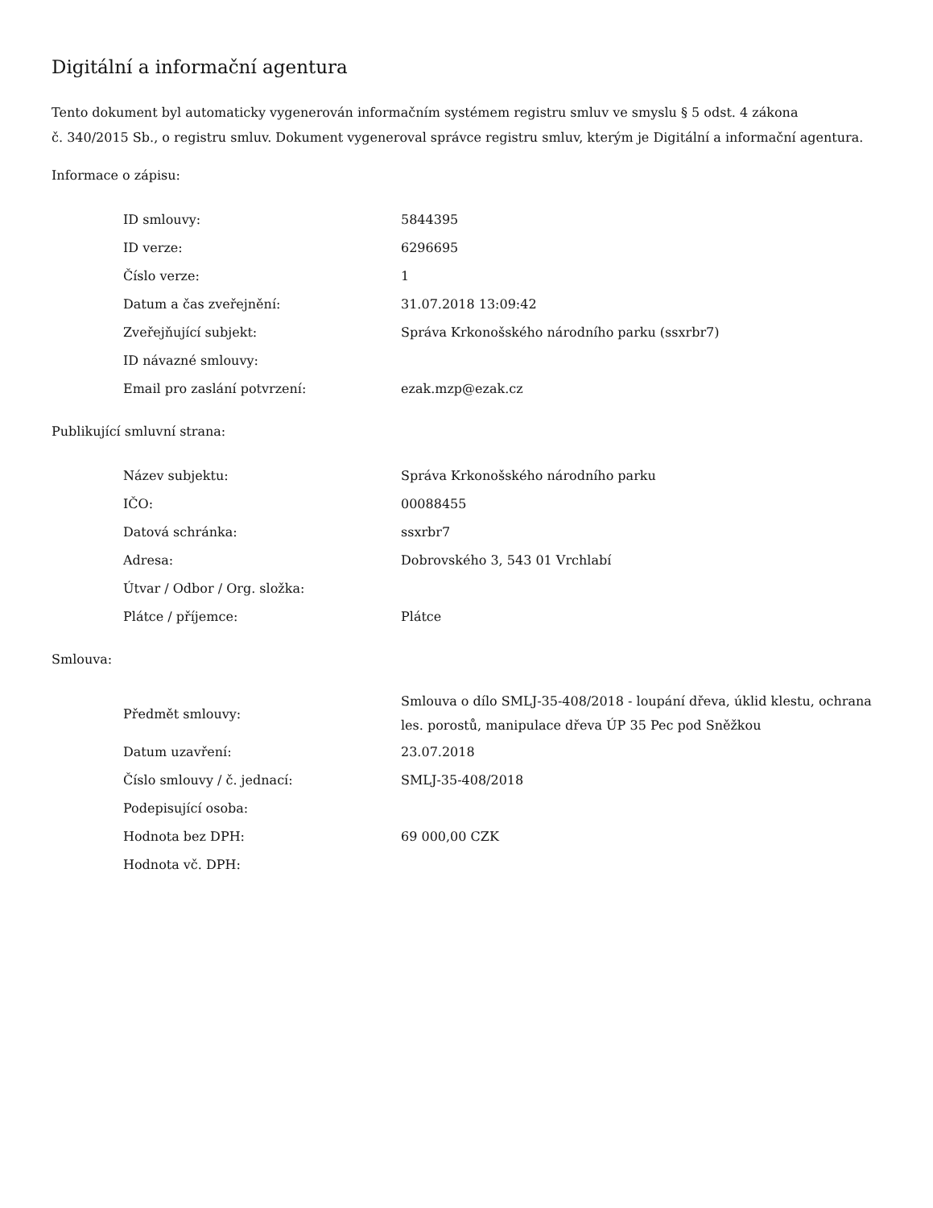Digitální a informační agentura
Tento dokument byl automaticky vygenerován informačním systémem registru smluv ve smyslu § 5 odst. 4 zákona
č. 340/2015 Sb., o registru smluv. Dokument vygeneroval správce registru smluv, kterým je Digitální a informační agentura.
Informace o zápisu:
| ID smlouvy: | 5844395 |
| ID verze: | 6296695 |
| Číslo verze: | 1 |
| Datum a čas zveřejnění: | 31.07.2018 13:09:42 |
| Zveřejňující subjekt: | Správa Krkonošského národního parku (ssxrbr7) |
| ID návazné smlouvy: | |
| Email pro zaslání potvrzení: | ezak.mzp@ezak.cz |
Publikující smluvní strana:
| Název subjektu: | Správa Krkonošského národního parku |
| IČO: | 00088455 |
| Datová schránka: | ssxrbr7 |
| Adresa: | Dobrovského 3, 543 01 Vrchlabí |
| Útvar / Odbor / Org. složka: | |
| Plátce / příjemce: | Plátce |
Smlouva:
| Předmět smlouvy: | Smlouva o dílo SMLJ-35-408/2018 - loupání dřeva, úklid klestu, ochrana les. porostů, manipulace dřeva ÚP 35 Pec pod Sněžkou |
| Datum uzavření: | 23.07.2018 |
| Číslo smlouvy / č. jednací: | SMLJ-35-408/2018 |
| Podepisující osoba: | |
| Hodnota bez DPH: | 69 000,00 CZK |
| Hodnota vč. DPH: | |